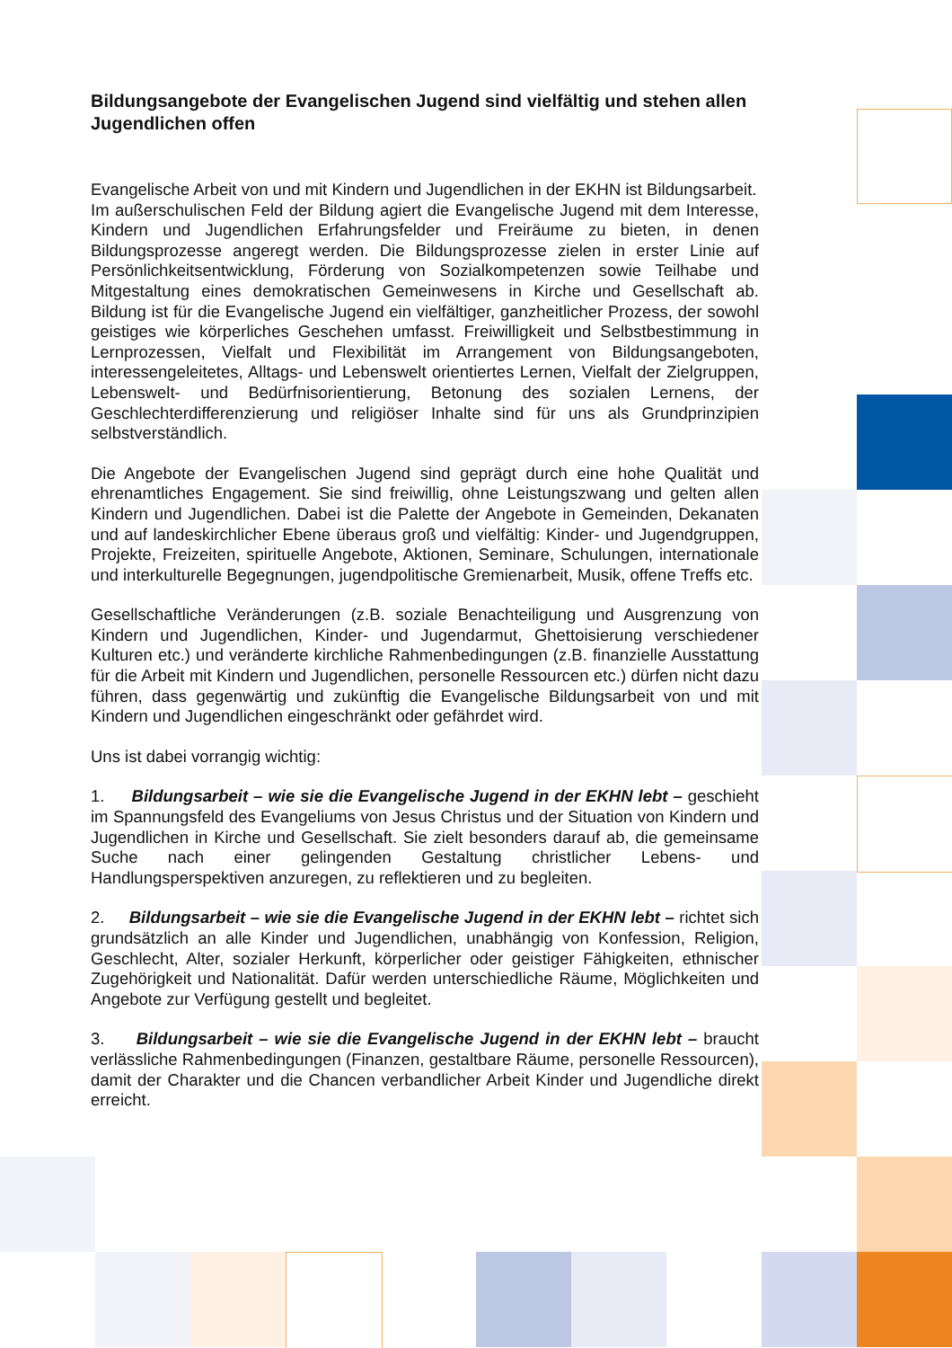Bildungsangebote der Evangelischen Jugend sind vielfältig und stehen allen Jugendlichen offen
Evangelische Arbeit von und mit Kindern und Jugendlichen in der EKHN ist Bildungsarbeit.
Im außerschulischen Feld der Bildung agiert die Evangelische Jugend mit dem Interesse, Kindern und Jugendlichen Erfahrungsfelder und Freiräume zu bieten, in denen Bildungsprozesse angeregt werden. Die Bildungsprozesse zielen in erster Linie auf Persönlichkeitsentwicklung, Förderung von Sozialkompetenzen sowie Teilhabe und Mitgestaltung eines demokratischen Gemeinwesens in Kirche und Gesellschaft ab. Bildung ist für die Evangelische Jugend ein vielfältiger, ganzheitlicher Prozess, der sowohl geistiges wie körperliches Geschehen umfasst. Freiwilligkeit und Selbstbestimmung in Lernprozessen, Vielfalt und Flexibilität im Arrangement von Bildungsangeboten, interessengeleitetes, Alltags- und Lebenswelt orientiertes Lernen, Vielfalt der Zielgruppen, Lebenswelt- und Bedürfnisorientierung, Betonung des sozialen Lernens, der Geschlechterdifferenzierung und religiöser Inhalte sind für uns als Grundprinzipien selbstverständlich.
Die Angebote der Evangelischen Jugend sind geprägt durch eine hohe Qualität und ehrenamtliches Engagement. Sie sind freiwillig, ohne Leistungszwang und gelten allen Kindern und Jugendlichen. Dabei ist die Palette der Angebote in Gemeinden, Dekanaten und auf landeskirchlicher Ebene überaus groß und vielfältig: Kinder- und Jugendgruppen, Projekte, Freizeiten, spirituelle Angebote, Aktionen, Seminare, Schulungen, internationale und interkulturelle Begegnungen, jugendpolitische Gremienarbeit, Musik, offene Treffs etc.
Gesellschaftliche Veränderungen (z.B. soziale Benachteiligung und Ausgrenzung von Kindern und Jugendlichen, Kinder- und Jugendarmut, Ghettoisierung verschiedener Kulturen etc.) und veränderte kirchliche Rahmenbedingungen (z.B. finanzielle Ausstattung für die Arbeit mit Kindern und Jugendlichen, personelle Ressourcen etc.) dürfen nicht dazu führen, dass gegenwärtig und zukünftig die Evangelische Bildungsarbeit von und mit Kindern und Jugendlichen eingeschränkt oder gefährdet wird.
Uns ist dabei vorrangig wichtig:
1. Bildungsarbeit – wie sie die Evangelische Jugend in der EKHN lebt – geschieht im Spannungsfeld des Evangeliums von Jesus Christus und der Situation von Kindern und Jugendlichen in Kirche und Gesellschaft. Sie zielt besonders darauf ab, die gemeinsame Suche nach einer gelingenden Gestaltung christlicher Lebens- und Handlungsperspektiven anzuregen, zu reflektieren und zu begleiten.
2. Bildungsarbeit – wie sie die Evangelische Jugend in der EKHN lebt – richtet sich grundsätzlich an alle Kinder und Jugendlichen, unabhängig von Konfession, Religion, Geschlecht, Alter, sozialer Herkunft, körperlicher oder geistiger Fähigkeiten, ethnischer Zugehörigkeit und Nationalität. Dafür werden unterschiedliche Räume, Möglichkeiten und Angebote zur Verfügung gestellt und begleitet.
3. Bildungsarbeit – wie sie die Evangelische Jugend in der EKHN lebt – braucht verlässliche Rahmenbedingungen (Finanzen, gestaltbare Räume, personelle Ressourcen), damit der Charakter und die Chancen verbandlicher Arbeit Kinder und Jugendliche direkt erreicht.